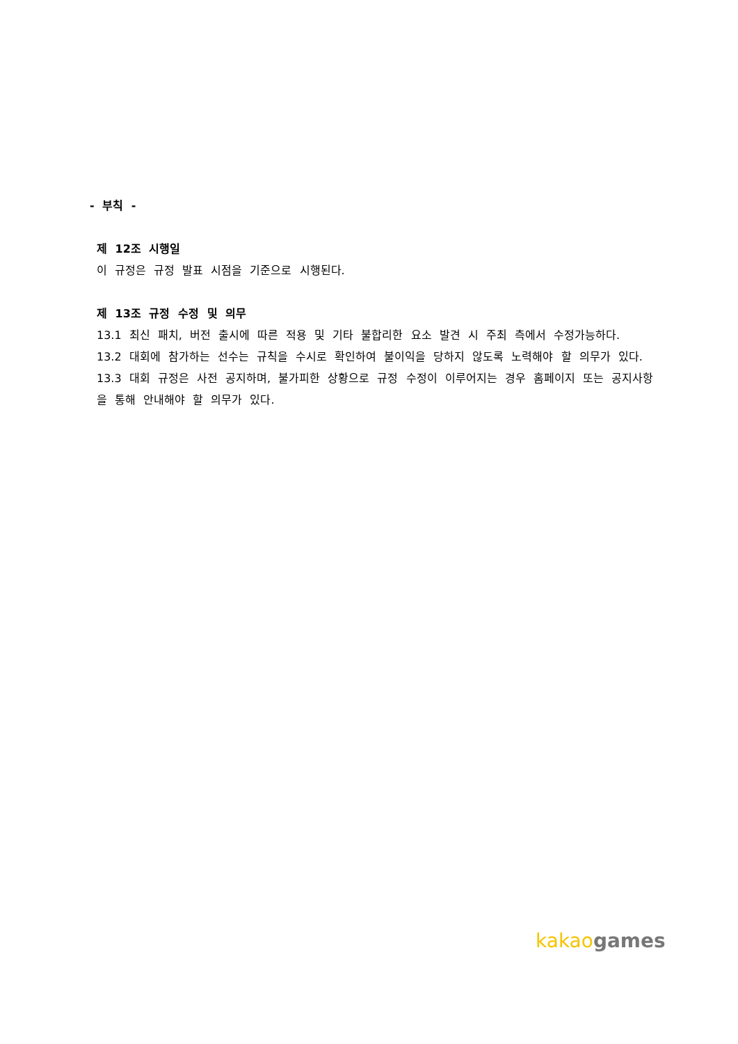- 부칙 -
제 12조 시행일
이 규정은 규정 발표 시점을 기준으로 시행된다.
제 13조 규정 수정 및 의무
13.1 최신 패치, 버전 출시에 따른 적용 및 기타 불합리한 요소 발견 시 주최 측에서 수정가능하다.
13.2 대회에 참가하는 선수는 규칙을 수시로 확인하여 불이익을 당하지 않도록 노력해야 할 의무가 있다.
13.3 대회 규정은 사전 공지하며, 불가피한 상황으로 규정 수정이 이루어지는 경우 홈페이지 또는 공지사항을 통해 안내해야 할 의무가 있다.
kakao games